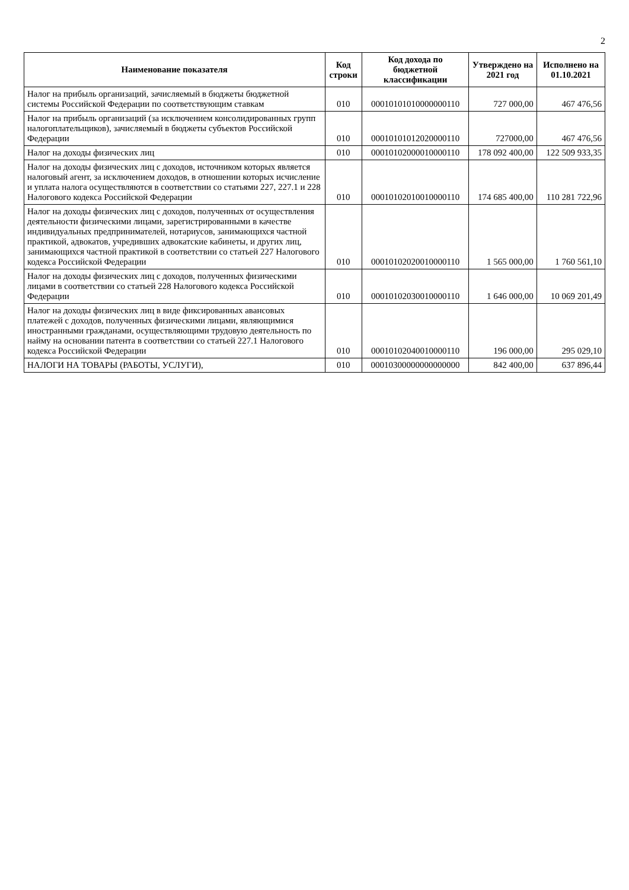2
| Наименование показателя | Код строки | Код дохода по бюджетной классификации | Утверждено на 2021 год | Исполнено на 01.10.2021 |
| --- | --- | --- | --- | --- |
| Налог на прибыль организаций, зачисляемый в бюджеты бюджетной системы Российской Федерации по соответствующим ставкам | 010 | 00010101010000000110 | 727 000,00 | 467 476,56 |
| Налог на прибыль организаций (за исключением консолидированных групп налогоплательщиков), зачисляемый в бюджеты субъектов Российской Федерации | 010 | 00010101012020000110 | 727000,00 | 467 476,56 |
| Налог на доходы физических лиц | 010 | 00010102000010000110 | 178 092 400,00 | 122 509 933,35 |
| Налог на доходы физических лиц с доходов, источником которых является налоговый агент, за исключением доходов, в отношении которых исчисление и уплата налога осуществляются в соответствии со статьями 227, 227.1 и 228 Налогового кодекса Российской Федерации | 010 | 00010102010010000110 | 174 685 400,00 | 110 281 722,96 |
| Налог на доходы физических лиц с доходов, полученных от осуществления деятельности физическими лицами, зарегистрированными в качестве индивидуальных предпринимателей, нотариусов, занимающихся частной практикой, адвокатов, учредивших адвокатские кабинеты, и других лиц, занимающихся частной практикой в соответствии со статьей 227 Налогового кодекса Российской Федерации | 010 | 00010102020010000110 | 1 565 000,00 | 1 760 561,10 |
| Налог на доходы физических лиц с доходов, полученных физическими лицами в соответствии со статьей 228 Налогового кодекса Российской Федерации | 010 | 00010102030010000110 | 1 646 000,00 | 10 069 201,49 |
| Налог на доходы физических лиц в виде фиксированных авансовых платежей с доходов, полученных физическими лицами, являющимися иностранными гражданами, осуществляющими трудовую деятельность по найму на основании патента в соответствии со статьей 227.1 Налогового кодекса Российской Федерации | 010 | 00010102040010000110 | 196 000,00 | 295 029,10 |
| НАЛОГИ НА ТОВАРЫ (РАБОТЫ, УСЛУГИ), | 010 | 00010300000000000000 | 842 400,00 | 637 896,44 |